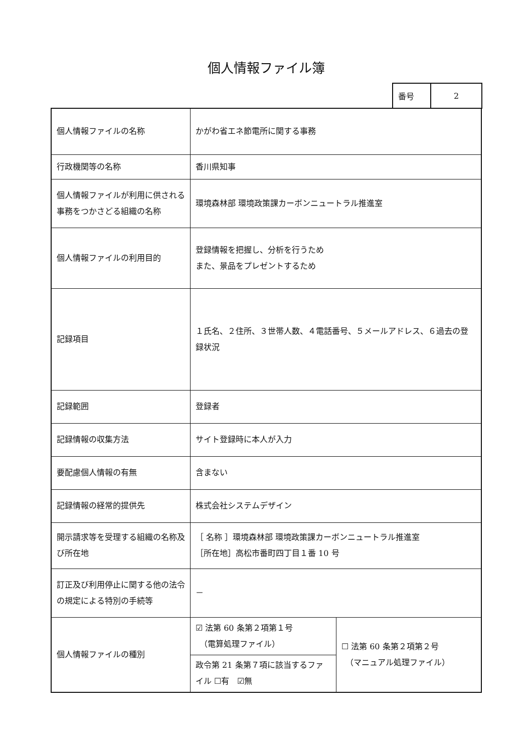個人情報ファイル簿
| 番号 | 2 |
| 個人情報ファイルの名称 | かがわ省エネ節電所に関する事務 | |
| 行政機関等の名称 | 香川県知事 | |
| 個人情報ファイルが利用に供される事務をつかさどる組織の名称 | 環境森林部 環境政策課カーボンニュートラル推進室 | |
| 個人情報ファイルの利用目的 | 登録情報を把握し、分析を行うため また、景品をプレゼントするため | |
| 記録項目 | １氏名、２住所、３世帯人数、４電話番号、５メールアドレス、６過去の登録状況 | |
| 記録範囲 | 登録者 | |
| 記録情報の収集方法 | サイト登録時に本人が入力 | |
| 要配慮個人情報の有無 | 含まない | |
| 記録情報の経常的提供先 | 株式会社システムデザイン | |
| 開示請求等を受理する組織の名称及び所在地 | ［ 名称 ］環境森林部 環境政策課カーボンニュートラル推進室 ［所在地］高松市番町四丁目１番 10 号 | |
| 訂正及び利用停止に関する他の法令の規定による特別の手続等 | － | |
| 個人情報ファイルの種別 | ☑ 法第 60 条第２項第１号 （電算処理ファイル） | ☐ 法第 60 条第２項第２号 （マニュアル処理ファイル） |
| | 政令第 21 条第７項に該当するファイル ☐有 ☑無 | |